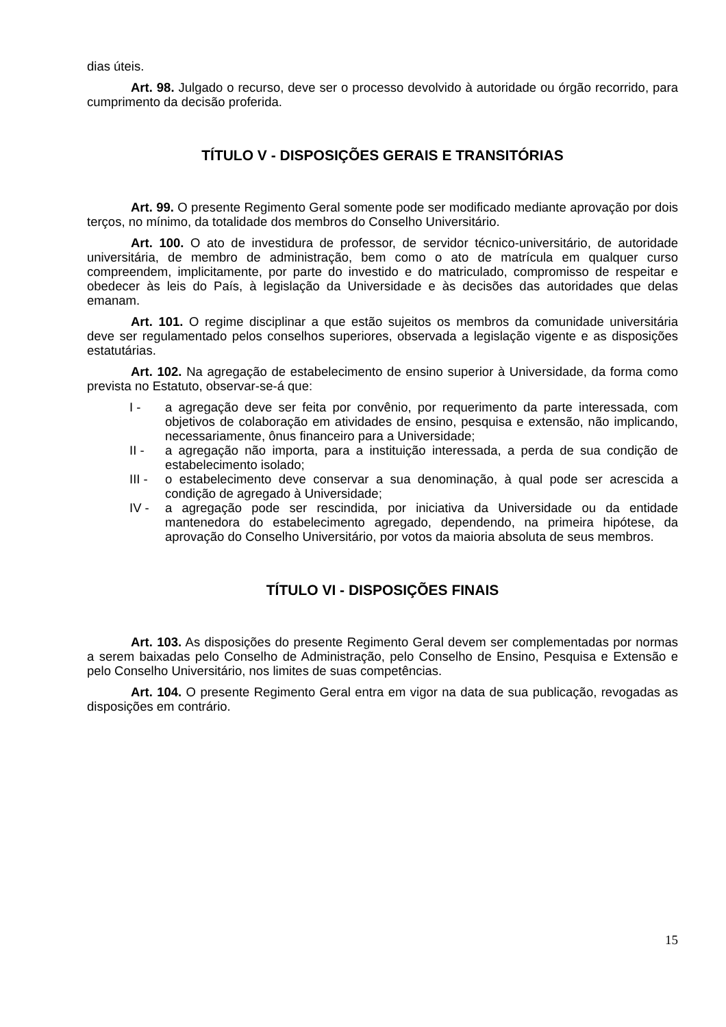dias úteis.
Art. 98. Julgado o recurso, deve ser o processo devolvido à autoridade ou órgão recorrido, para cumprimento da decisão proferida.
TÍTULO V - DISPOSIÇÕES GERAIS E TRANSITÓRIAS
Art. 99. O presente Regimento Geral somente pode ser modificado mediante aprovação por dois terços, no mínimo, da totalidade dos membros do Conselho Universitário.
Art. 100. O ato de investidura de professor, de servidor técnico-universitário, de autoridade universitária, de membro de administração, bem como o ato de matrícula em qualquer curso compreendem, implicitamente, por parte do investido e do matriculado, compromisso de respeitar e obedecer às leis do País, à legislação da Universidade e às decisões das autoridades que delas emanam.
Art. 101. O regime disciplinar a que estão sujeitos os membros da comunidade universitária deve ser regulamentado pelos conselhos superiores, observada a legislação vigente e as disposições estatutárias.
Art. 102. Na agregação de estabelecimento de ensino superior à Universidade, da forma como prevista no Estatuto, observar-se-á que:
I - a agregação deve ser feita por convênio, por requerimento da parte interessada, com objetivos de colaboração em atividades de ensino, pesquisa e extensão, não implicando, necessariamente, ônus financeiro para a Universidade;
II - a agregação não importa, para a instituição interessada, a perda de sua condição de estabelecimento isolado;
III -
o estabelecimento deve conservar a sua denominação, à qual pode ser acrescida a condição de agregado à Universidade;
IV - a agregação pode ser rescindida, por iniciativa da Universidade ou da entidade mantenedora do estabelecimento agregado, dependendo, na primeira hipótese, da aprovação do Conselho Universitário, por votos da maioria absoluta de seus membros.
TÍTULO VI - DISPOSIÇÕES FINAIS
Art. 103. As disposições do presente Regimento Geral devem ser complementadas por normas a serem baixadas pelo Conselho de Administração, pelo Conselho de Ensino, Pesquisa e Extensão e pelo Conselho Universitário, nos limites de suas competências.
Art. 104. O presente Regimento Geral entra em vigor na data de sua publicação, revogadas as disposições em contrário.
15